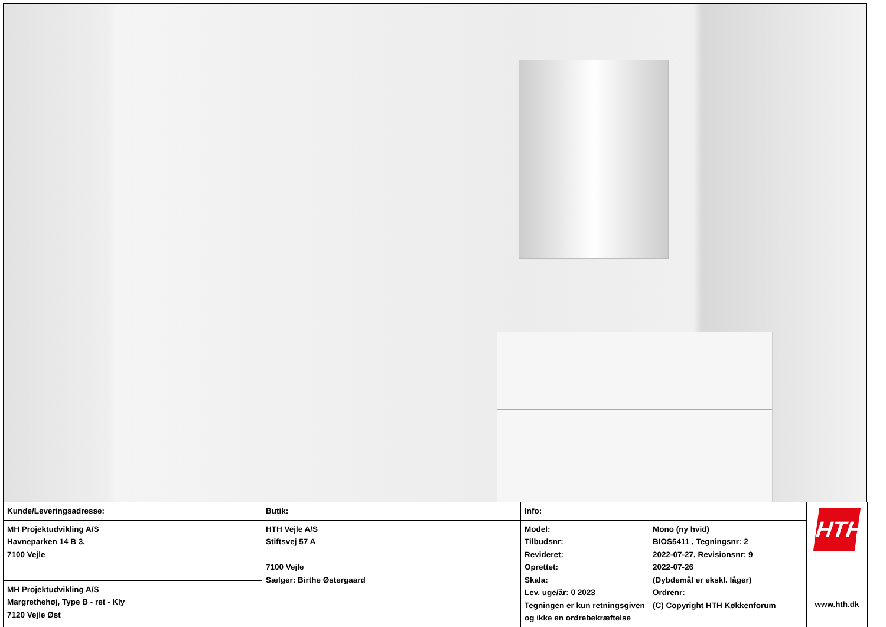| Kunde/Leveringsadresse: | Butik: | Info: | | HTH www.hth.dk |
| MH Projektudvikling A/S Havneparken 14 B 3, 7100 Vejle | HTH Vejle A/S Stiftsvej 57 A 7100 Vejle Sælger: Birthe Østergaard | Model: Tilbudsnr: Revideret: Oprettet: Skala: Lev. uge/år: 0 2023 Tegningen er kun retningsgiven og ikke en ordrebekræftelse | Mono (ny hvid) BIOS5411 , Tegningsnr: 2 2022-07-27, Revisionsnr: 9 2022-07-26 (Dybdemål er ekskl. låger) Ordrenr: (C) Copyright HTH Køkkenforum | |
| MH Projektudvikling A/S Margrethehøj, Type B - ret - Kly 7120 Vejle Øst | | | | |